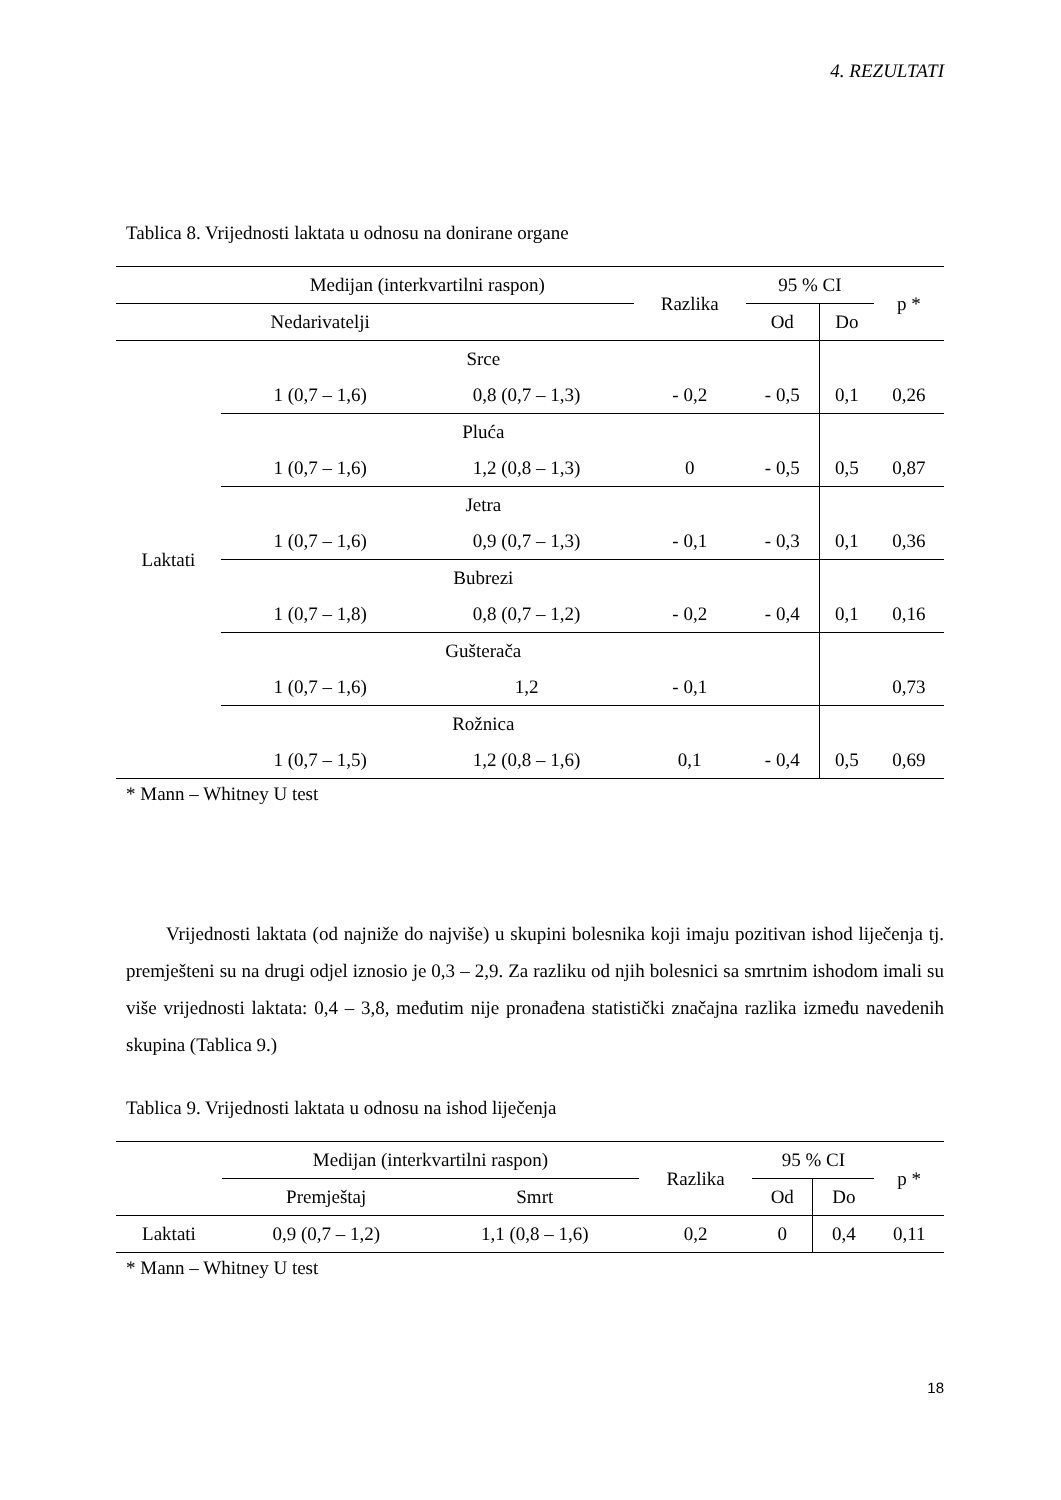4. REZULTATI
Tablica 8. Vrijednosti laktata u odnosu na donirane organe
| | Medijan (interkvartilni raspon) | | Razlika | 95 % CI | | p * |
| --- | --- | --- | --- | --- | --- | --- |
| | Nedarivatelji | | | Od | Do | |
| Laktati | Srce | | | | | |
| | 1 (0,7 – 1,6) | 0,8 (0,7 – 1,3) | - 0,2 | - 0,5 | 0,1 | 0,26 |
| | Pluća | | | | | |
| | 1 (0,7 – 1,6) | 1,2 (0,8 – 1,3) | 0 | - 0,5 | 0,5 | 0,87 |
| | Jetra | | | | | |
| | 1 (0,7 – 1,6) | 0,9 (0,7 – 1,3) | - 0,1 | - 0,3 | 0,1 | 0,36 |
| | Bubrezi | | | | | |
| | 1 (0,7 – 1,8) | 0,8 (0,7 – 1,2) | - 0,2 | - 0,4 | 0,1 | 0,16 |
| | Gušterača | | | | | |
| | 1 (0,7 – 1,6) | 1,2 | - 0,1 | | | 0,73 |
| | Rožnica | | | | | |
| | 1 (0,7 – 1,5) | 1,2 (0,8 – 1,6) | 0,1 | - 0,4 | 0,5 | 0,69 |
* Mann – Whitney U test
Vrijednosti laktata (od najniže do najviše) u skupini bolesnika koji imaju pozitivan ishod liječenja tj. premješteni su na drugi odjel iznosio je 0,3 – 2,9. Za razliku od njih bolesnici sa smrtnim ishodom imali su više vrijednosti laktata: 0,4 – 3,8, međutim nije pronađena statistički značajna razlika između navedenih skupina (Tablica 9.)
Tablica 9. Vrijednosti laktata u odnosu na ishod liječenja
| | Medijan (interkvartilni raspon) | | Razlika | 95 % CI | | p * |
| --- | --- | --- | --- | --- | --- | --- |
| | Premještaj | Smrt | | Od | Do | |
| Laktati | 0,9 (0,7 – 1,2) | 1,1 (0,8 – 1,6) | 0,2 | 0 | 0,4 | 0,11 |
* Mann – Whitney U test
18